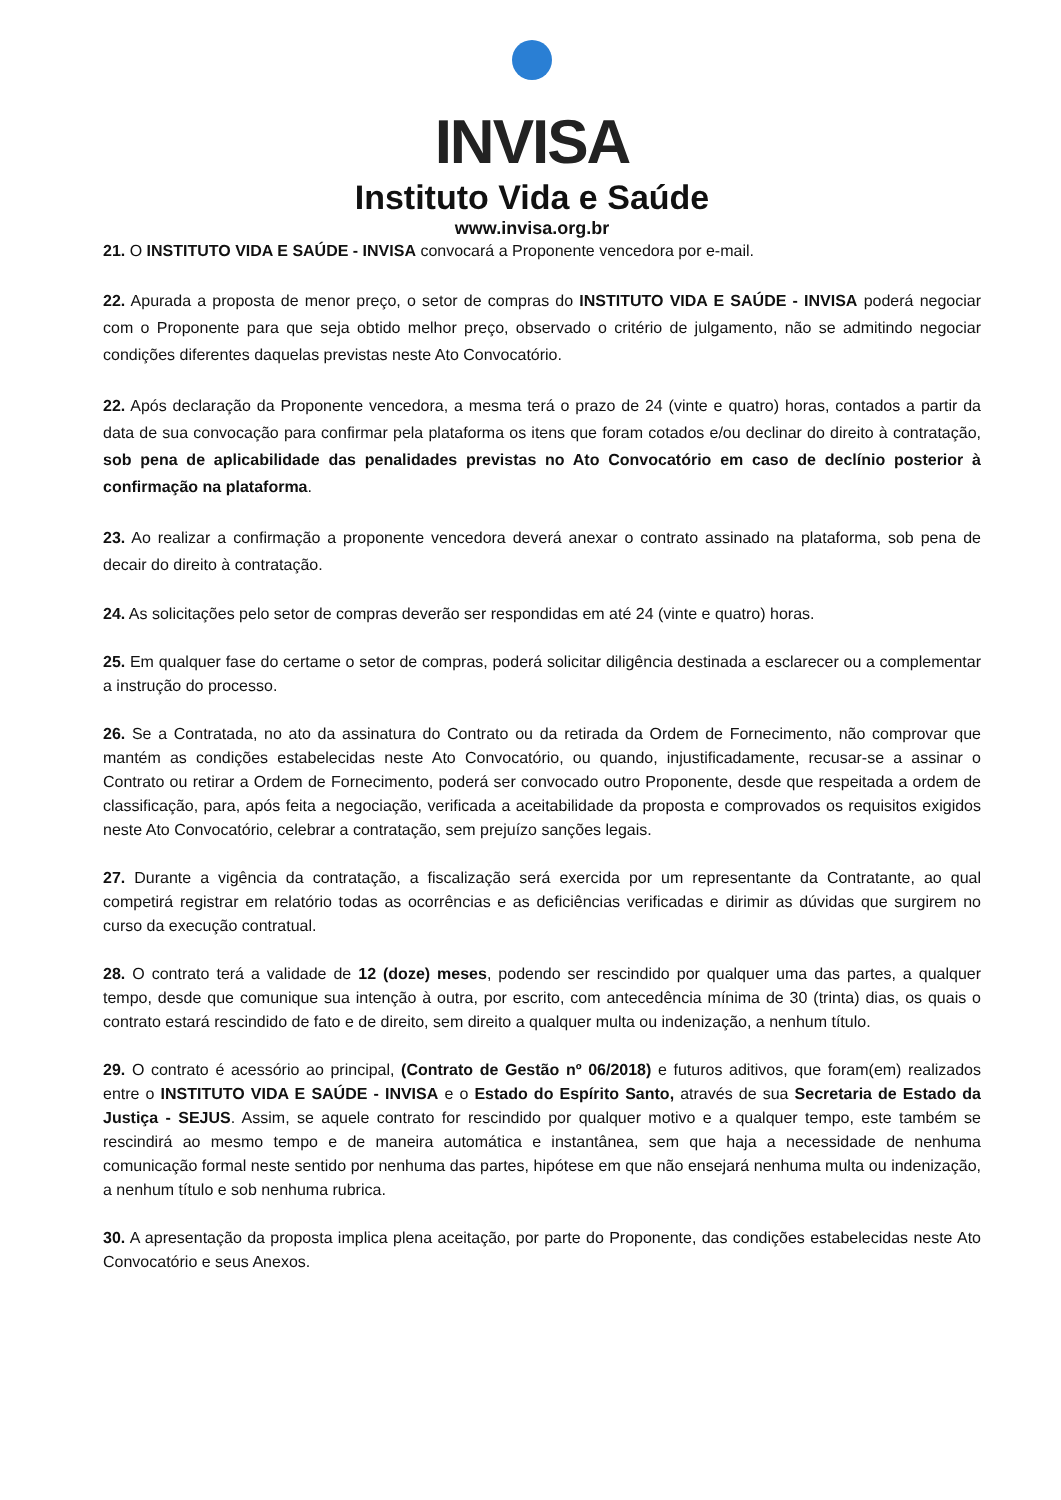INVISA
Instituto Vida e Saúde
www.invisa.org.br
21. O INSTITUTO VIDA E SAÚDE - INVISA convocará a Proponente vencedora por e-mail.
22. Apurada a proposta de menor preço, o setor de compras do INSTITUTO VIDA E SAÚDE - INVISA poderá negociar com o Proponente para que seja obtido melhor preço, observado o critério de julgamento, não se admitindo negociar condições diferentes daquelas previstas neste Ato Convocatório.
22. Após declaração da Proponente vencedora, a mesma terá o prazo de 24 (vinte e quatro) horas, contados a partir da data de sua convocação para confirmar pela plataforma os itens que foram cotados e/ou declinar do direito à contratação, sob pena de aplicabilidade das penalidades previstas no Ato Convocatório em caso de declínio posterior à confirmação na plataforma.
23. Ao realizar a confirmação a proponente vencedora deverá anexar o contrato assinado na plataforma, sob pena de decair do direito à contratação.
24. As solicitações pelo setor de compras deverão ser respondidas em até 24 (vinte e quatro) horas.
25. Em qualquer fase do certame o setor de compras, poderá solicitar diligência destinada a esclarecer ou a complementar a instrução do processo.
26. Se a Contratada, no ato da assinatura do Contrato ou da retirada da Ordem de Fornecimento, não comprovar que mantém as condições estabelecidas neste Ato Convocatório, ou quando, injustificadamente, recusar-se a assinar o Contrato ou retirar a Ordem de Fornecimento, poderá ser convocado outro Proponente, desde que respeitada a ordem de classificação, para, após feita a negociação, verificada a aceitabilidade da proposta e comprovados os requisitos exigidos neste Ato Convocatório, celebrar a contratação, sem prejuízo sanções legais.
27. Durante a vigência da contratação, a fiscalização será exercida por um representante da Contratante, ao qual competirá registrar em relatório todas as ocorrências e as deficiências verificadas e dirimir as dúvidas que surgirem no curso da execução contratual.
28. O contrato terá a validade de 12 (doze) meses, podendo ser rescindido por qualquer uma das partes, a qualquer tempo, desde que comunique sua intenção à outra, por escrito, com antecedência mínima de 30 (trinta) dias, os quais o contrato estará rescindido de fato e de direito, sem direito a qualquer multa ou indenização, a nenhum título.
29. O contrato é acessório ao principal, (Contrato de Gestão nº 06/2018) e futuros aditivos, que foram(em) realizados entre o INSTITUTO VIDA E SAÚDE - INVISA e o Estado do Espírito Santo, através de sua Secretaria de Estado da Justiça - SEJUS. Assim, se aquele contrato for rescindido por qualquer motivo e a qualquer tempo, este também se rescindirá ao mesmo tempo e de maneira automática e instantânea, sem que haja a necessidade de nenhuma comunicação formal neste sentido por nenhuma das partes, hipótese em que não ensejará nenhuma multa ou indenização, a nenhum título e sob nenhuma rubrica.
30. A apresentação da proposta implica plena aceitação, por parte do Proponente, das condições estabelecidas neste Ato Convocatório e seus Anexos.